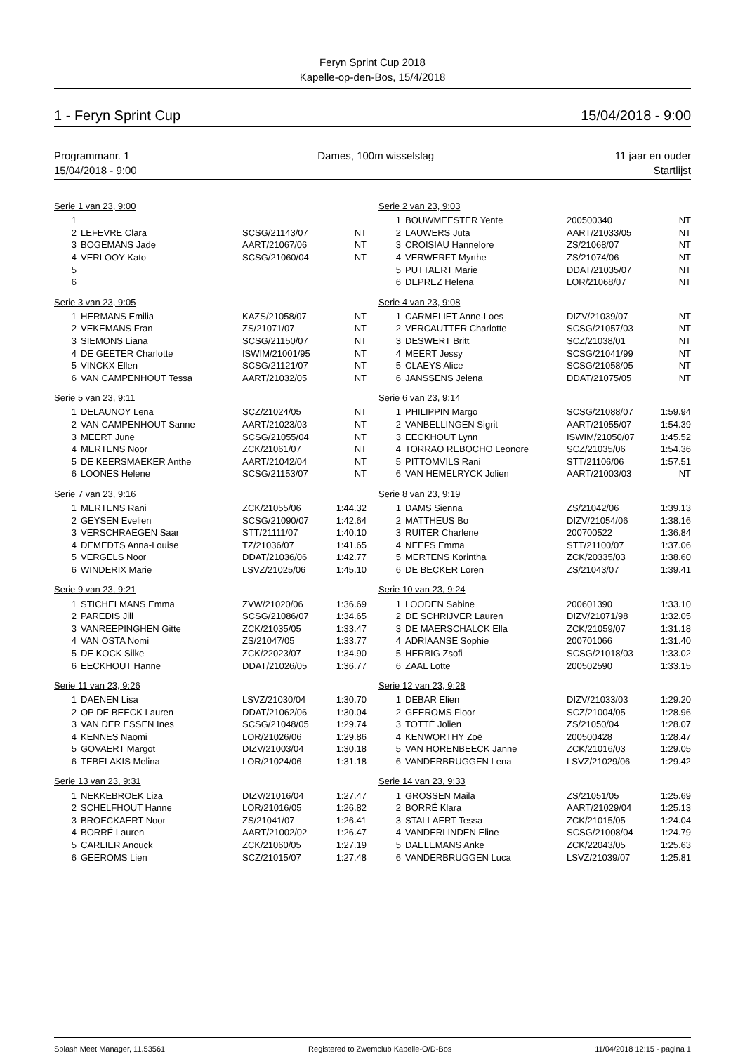Feryn Sprint Cup 2018
Kapelle-op-den-Bos, 15/4/2018
1 - Feryn Sprint Cup 15/04/2018 - 9:00
Programmanr. 1
15/04/2018 - 9:00 Dames, 100m wisselslag 11 jaar en ouder
Startlijst
Serie 1 van 23, 9:00
| 1 | | | |
| 2 | LEFEVRE Clara | SCSG/21143/07 | NT |
| 3 | BOGEMANS Jade | AART/21067/06 | NT |
| 4 | VERLOOY Kato | SCSG/21060/04 | NT |
| 5 | | | |
| 6 | | | |
Serie 3 van 23, 9:05
| 1 | HERMANS Emilia | KAZS/21058/07 | NT |
| 2 | VEKEMANS Fran | ZS/21071/07 | NT |
| 3 | SIEMONS Liana | SCSG/21150/07 | NT |
| 4 | DE GEETER Charlotte | ISWIM/21001/95 | NT |
| 5 | VINCKX Ellen | SCSG/21121/07 | NT |
| 6 | VAN CAMPENHOUT Tessa | AART/21032/05 | NT |
Serie 5 van 23, 9:11
| 1 | DELAUNOY Lena | SCZ/21024/05 | NT |
| 2 | VAN CAMPENHOUT Sanne | AART/21023/03 | NT |
| 3 | MEERT June | SCSG/21055/04 | NT |
| 4 | MERTENS Noor | ZCK/21061/07 | NT |
| 5 | DE KEERSMAEKER Anthe | AART/21042/04 | NT |
| 6 | LOONES Helene | SCSG/21153/07 | NT |
Serie 7 van 23, 9:16
| 1 | MERTENS Rani | ZCK/21055/06 | 1:44.32 |
| 2 | GEYSEN Evelien | SCSG/21090/07 | 1:42.64 |
| 3 | VERSCHRAEGEN Saar | STT/21111/07 | 1:40.10 |
| 4 | DEMEDTS Anna-Louise | TZ/21036/07 | 1:41.65 |
| 5 | VERGELS Noor | DDAT/21036/06 | 1:42.77 |
| 6 | WINDERIX Marie | LSVZ/21025/06 | 1:45.10 |
Serie 9 van 23, 9:21
| 1 | STICHELMANS Emma | ZVW/21020/06 | 1:36.69 |
| 2 | PAREDIS Jill | SCSG/21086/07 | 1:34.65 |
| 3 | VANREEPINGHEN Gitte | ZCK/21035/05 | 1:33.47 |
| 4 | VAN OSTA Nomi | ZS/21047/05 | 1:33.77 |
| 5 | DE KOCK Silke | ZCK/22023/07 | 1:34.90 |
| 6 | EECKHOUT Hanne | DDAT/21026/05 | 1:36.77 |
Serie 11 van 23, 9:26
| 1 | DAENEN Lisa | LSVZ/21030/04 | 1:30.70 |
| 2 | OP DE BEECK Lauren | DDAT/21062/06 | 1:30.04 |
| 3 | VAN DER ESSEN Ines | SCSG/21048/05 | 1:29.74 |
| 4 | KENNES Naomi | LOR/21026/06 | 1:29.86 |
| 5 | GOVAERT Margot | DIZV/21003/04 | 1:30.18 |
| 6 | TEBELAKIS Melina | LOR/21024/06 | 1:31.18 |
Serie 13 van 23, 9:31
| 1 | NEKKEBROEK Liza | DIZV/21016/04 | 1:27.47 |
| 2 | SCHELFHOUT Hanne | LOR/21016/05 | 1:26.82 |
| 3 | BROECKAERT Noor | ZS/21041/07 | 1:26.41 |
| 4 | BORRÉ Lauren | AART/21002/02 | 1:26.47 |
| 5 | CARLIER Anouck | ZCK/21060/05 | 1:27.19 |
| 6 | GEEROMS Lien | SCZ/21015/07 | 1:27.48 |
Serie 2 van 23, 9:03
| 1 | BOUWMEESTER Yente | 200500340 | NT |
| 2 | LAUWERS Juta | AART/21033/05 | NT |
| 3 | CROISIAU Hannelore | ZS/21068/07 | NT |
| 4 | VERWERFT Myrthe | ZS/21074/06 | NT |
| 5 | PUTTAERT Marie | DDAT/21035/07 | NT |
| 6 | DEPREZ Helena | LOR/21068/07 | NT |
Serie 4 van 23, 9:08
| 1 | CARMELIET Anne-Loes | DIZV/21039/07 | NT |
| 2 | VERCAUTTER Charlotte | SCSG/21057/03 | NT |
| 3 | DESWERT Britt | SCZ/21038/01 | NT |
| 4 | MEERT Jessy | SCSG/21041/99 | NT |
| 5 | CLAEYS Alice | SCSG/21058/05 | NT |
| 6 | JANSSENS Jelena | DDAT/21075/05 | NT |
Serie 6 van 23, 9:14
| 1 | PHILIPPIN Margo | SCSG/21088/07 | 1:59.94 |
| 2 | VANBELLINGEN Sigrit | AART/21055/07 | 1:54.39 |
| 3 | EECKHOUT Lynn | ISWIM/21050/07 | 1:45.52 |
| 4 | TORRAO REBOCHO Leonore | SCZ/21035/06 | 1:54.36 |
| 5 | PITTOMVILS Rani | STT/21106/06 | 1:57.51 |
| 6 | VAN HEMELRYCK Jolien | AART/21003/03 | NT |
Serie 8 van 23, 9:19
| 1 | DAMS Sienna | ZS/21042/06 | 1:39.13 |
| 2 | MATTHEUS Bo | DIZV/21054/06 | 1:38.16 |
| 3 | RUITER Charlene | 200700522 | 1:36.84 |
| 4 | NEEFS Emma | STT/21100/07 | 1:37.06 |
| 5 | MERTENS Korintha | ZCK/20335/03 | 1:38.60 |
| 6 | DE BECKER Loren | ZS/21043/07 | 1:39.41 |
Serie 10 van 23, 9:24
| 1 | LOODEN Sabine | 200601390 | 1:33.10 |
| 2 | DE SCHRIJVER Lauren | DIZV/21071/98 | 1:32.05 |
| 3 | DE MAERSCHALCK Ella | ZCK/21059/07 | 1:31.18 |
| 4 | ADRIAANSE Sophie | 200701066 | 1:31.40 |
| 5 | HERBIG Zsofi | SCSG/21018/03 | 1:33.02 |
| 6 | ZAAL Lotte | 200502590 | 1:33.15 |
Serie 12 van 23, 9:28
| 1 | DEBAR Elien | DIZV/21033/03 | 1:29.20 |
| 2 | GEEROMS Floor | SCZ/21004/05 | 1:28.96 |
| 3 | TOTTÉ Jolien | ZS/21050/04 | 1:28.07 |
| 4 | KENWORTHY Zoë | 200500428 | 1:28.47 |
| 5 | VAN HORENBEECK Janne | ZCK/21016/03 | 1:29.05 |
| 6 | VANDERBRUGGEN Lena | LSVZ/21029/06 | 1:29.42 |
Serie 14 van 23, 9:33
| 1 | GROSSEN Maila | ZS/21051/05 | 1:25.69 |
| 2 | BORRÉ Klara | AART/21029/04 | 1:25.13 |
| 3 | STALLAERT Tessa | ZCK/21015/05 | 1:24.04 |
| 4 | VANDERLINDEN Eline | SCSG/21008/04 | 1:24.79 |
| 5 | DAELEMANS Anke | ZCK/22043/05 | 1:25.63 |
| 6 | VANDERBRUGGEN Luca | LSVZ/21039/07 | 1:25.81 |
Splash Meet Manager, 11.53561 Registered to Zwemclub Kapelle-O/D-Bos 11/04/2018 12:15 - pagina 1